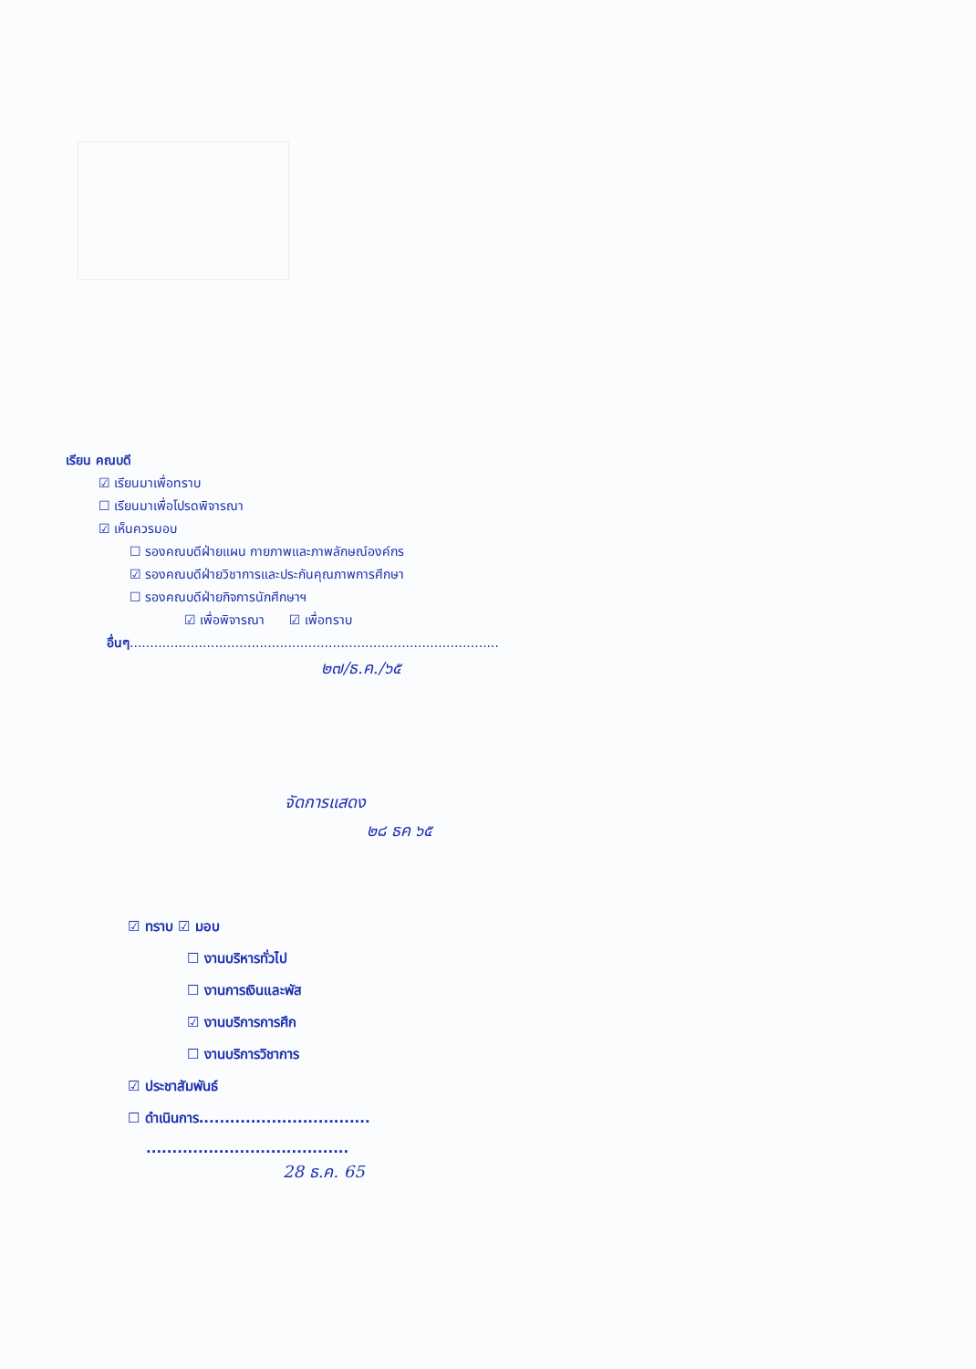เรียน คณบดี
☑ เรียนมาเพื่อทราบ
☐ เรียนมาเพื่อโปรดพิจารณา
☑ เห็นควรมอบ
☐ รองคณบดีฝ่ายแผน กายภาพและภาพลักษณ์องค์กร
☑ รองคณบดีฝ่ายวิชาการและประกันคุณภาพการศึกษา
☐ รองคณบดีฝ่ายกิจการนักศึกษาฯ
☑ เพื่อพิจารณา ☑ เพื่อทราบ
อื่นๆ...........................................................................................
๒๗/ธ.ค./๖๕
จัดการแสดง
๒๘ ธค ๖๕
☑ ทราบ ☑ มอบ
☐ งานบริหารทั่วไป
☐ งานการเงินและพัส
☑ งานบริการการศึก
☐ งานบริการวิชาการ
☑ ประชาสัมพันธ์
☐ ดำเนินการ.................................
.......................................
28 ธ.ค. 65